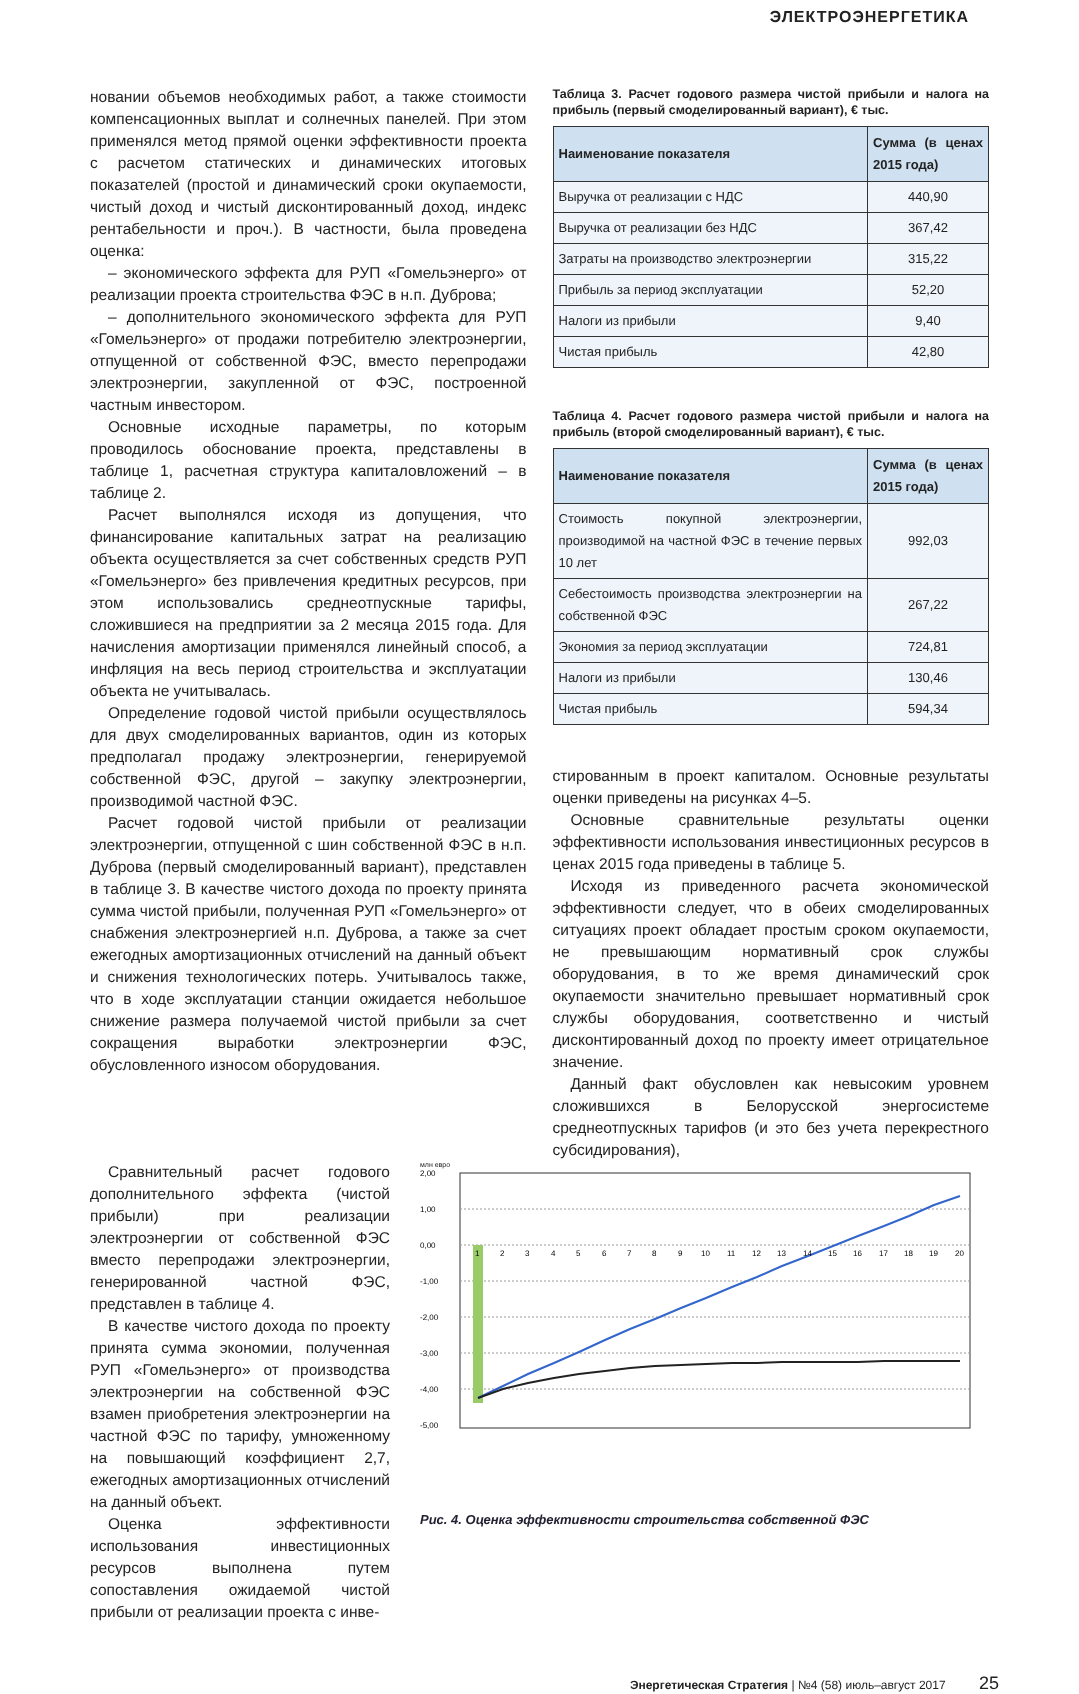ЭЛЕКТРОЭНЕРГЕТИКА
новании объемов необходимых работ, а также стоимости компенсационных выплат и солнечных панелей. При этом применялся метод прямой оценки эффективности проекта с расчетом статических и динамических итоговых показателей (простой и динамический сроки окупаемости, чистый доход и чистый дисконтированный доход, индекс рентабельности и проч.). В частности, была проведена оценка:
– экономического эффекта для РУП «Гомельэнерго» от реализации проекта строительства ФЭС в н.п. Дуброва;
– дополнительного экономического эффекта для РУП «Гомельэнерго» от продажи потребителю электроэнергии, отпущенной от собственной ФЭС, вместо перепродажи электроэнергии, закупленной от ФЭС, построенной частным инвестором.
Основные исходные параметры, по которым проводилось обоснование проекта, представлены в таблице 1, расчетная структура капиталовложений – в таблице 2.
Расчет выполнялся исходя из допущения, что финансирование капитальных затрат на реализацию объекта осуществляется за счет собственных средств РУП «Гомельэнерго» без привлечения кредитных ресурсов, при этом использовались среднеотпускные тарифы, сложившиеся на предприятии за 2 месяца 2015 года. Для начисления амортизации применялся линейный способ, а инфляция на весь период строительства и эксплуатации объекта не учитывалась.
Определение годовой чистой прибыли осуществлялось для двух смоделированных вариантов, один из которых предполагал продажу электроэнергии, генерируемой собственной ФЭС, другой – закупку электроэнергии, производимой частной ФЭС.
Расчет годовой чистой прибыли от реализации электроэнергии, отпущенной с шин собственной ФЭС в н.п. Дуброва (первый смоделированный вариант), представлен в таблице 3. В качестве чистого дохода по проекту принята сумма чистой прибыли, полученная РУП «Гомельэнерго» от снабжения электроэнергией н.п. Дуброва, а также за счет ежегодных амортизационных отчислений на данный объект и снижения технологических потерь. Учитывалось также, что в ходе эксплуатации станции ожидается небольшое снижение размера получаемой чистой прибыли за счет сокращения выработки электроэнергии ФЭС, обусловленного износом оборудования.
Таблица 3. Расчет годового размера чистой прибыли и налога на прибыль (первый смоделированный вариант), € тыс.
| Наименование показателя | Сумма (в ценах 2015 года) |
| --- | --- |
| Выручка от реализации с НДС | 440,90 |
| Выручка от реализации без НДС | 367,42 |
| Затраты на производство электроэнергии | 315,22 |
| Прибыль за период эксплуатации | 52,20 |
| Налоги из прибыли | 9,40 |
| Чистая прибыль | 42,80 |
Таблица 4. Расчет годового размера чистой прибыли и налога на прибыль (второй смоделированный вариант), € тыс.
| Наименование показателя | Сумма (в ценах 2015 года) |
| --- | --- |
| Стоимость покупной электроэнергии, производимой на частной ФЭС в течение первых 10 лет | 992,03 |
| Себестоимость производства электроэнергии на собственной ФЭС | 267,22 |
| Экономия за период эксплуатации | 724,81 |
| Налоги из прибыли | 130,46 |
| Чистая прибыль | 594,34 |
стированным в проект капиталом. Основные результаты оценки приведены на рисунках 4–5.
Основные сравнительные результаты оценки эффективности использования инвестиционных ресурсов в ценах 2015 года приведены в таблице 5.
Исходя из приведенного расчета экономической эффективности следует, что в обеих смоделированных ситуациях проект обладает простым сроком окупаемости, не превышающим нормативный срок службы оборудования, в то же время динамический срок окупаемости значительно превышает нормативный срок службы оборудования, соответственно и чистый дисконтированный доход по проекту имеет отрицательное значение.
Данный факт обусловлен как невысоким уровнем сложившихся в Белорусской энергосистеме среднеотпускных тарифов (и это без учета перекрестного субсидирования),
Сравнительный расчет годового дополнительного эффекта (чистой прибыли) при реализации электроэнергии от собственной ФЭС вместо перепродажи электроэнергии, генерированной частной ФЭС, представлен в таблице 4.
В качестве чистого дохода по проекту принята сумма экономии, полученная РУП «Гомельэнерго» от производства электроэнергии на собственной ФЭС взамен приобретения электроэнергии на частной ФЭС по тарифу, умноженному на повышающий коэффициент 2,7, ежегодных амортизационных отчислений на данный объект.
Оценка эффективности использования инвестиционных ресурсов выполнена путем сопоставления ожидаемой чистой прибыли от реализации проекта с инве-
млн евро
2,00
1,00
0,00
-1,00
-2,00
-3,00
-4,00
-5,00
1
2
3
4
5
6
7
8
9
10
11
12
13
14
15
16
17
18
19
20
Рис. 4. Оценка эффективности строительства собственной ФЭС
Энергетическая Стратегия | №4 (58) июль–август 2017 25